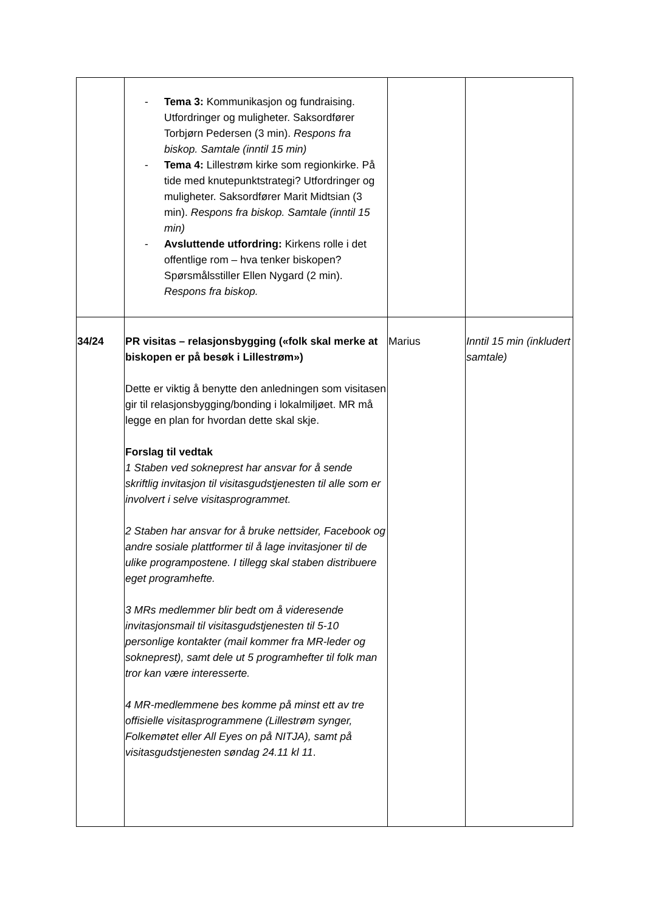| | - Tema 3: Kommunikasjon og fundraising. Utfordringer og muligheter. Saksordfører Torbjørn Pedersen (3 min). Respons fra biskop. Samtale (inntil 15 min) - Tema 4: Lillestrøm kirke som regionkirke. På tide med knutepunktstrategi? Utfordringer og muligheter. Saksordfører Marit Midtsian (3 min). Respons fra biskop. Samtale (inntil 15 min) - Avsluttende utfordring: Kirkens rolle i det offentlige rom – hva tenker biskopen? Spørsmålsstiller Ellen Nygard (2 min). Respons fra biskop. | | |
| 34/24 | PR visitas – relasjonsbygging («folk skal merke at biskopen er på besøk i Lillestrøm») Dette er viktig å benytte den anledningen som visitasen gir til relasjonsbygging/bonding i lokalmiljøet. MR må legge en plan for hvordan dette skal skje. Forslag til vedtak 1 Staben ved sokneprest har ansvar for å sende skriftlig invitasjon til visitasgudstjenesten til alle som er involvert i selve visitasprogrammet. 2 Staben har ansvar for å bruke nettsider, Facebook og andre sosiale plattformer til å lage invitasjoner til de ulike programpostene. I tillegg skal staben distribuere eget programhefte. 3 MRs medlemmer blir bedt om å videresende invitasjonsmail til visitasgudstjenesten til 5-10 personlige kontakter (mail kommer fra MR-leder og sokneprest), samt dele ut 5 programhefter til folk man tror kan være interesserte. 4 MR-medlemmene bes komme på minst ett av tre offisielle visitasprogrammene (Lillestrøm synger, Folkemøtet eller All Eyes on på NITJA), samt på visitasgudstjenesten søndag 24.11 kl 11 . | Marius | Inntil 15 min (inkludert samtale) |